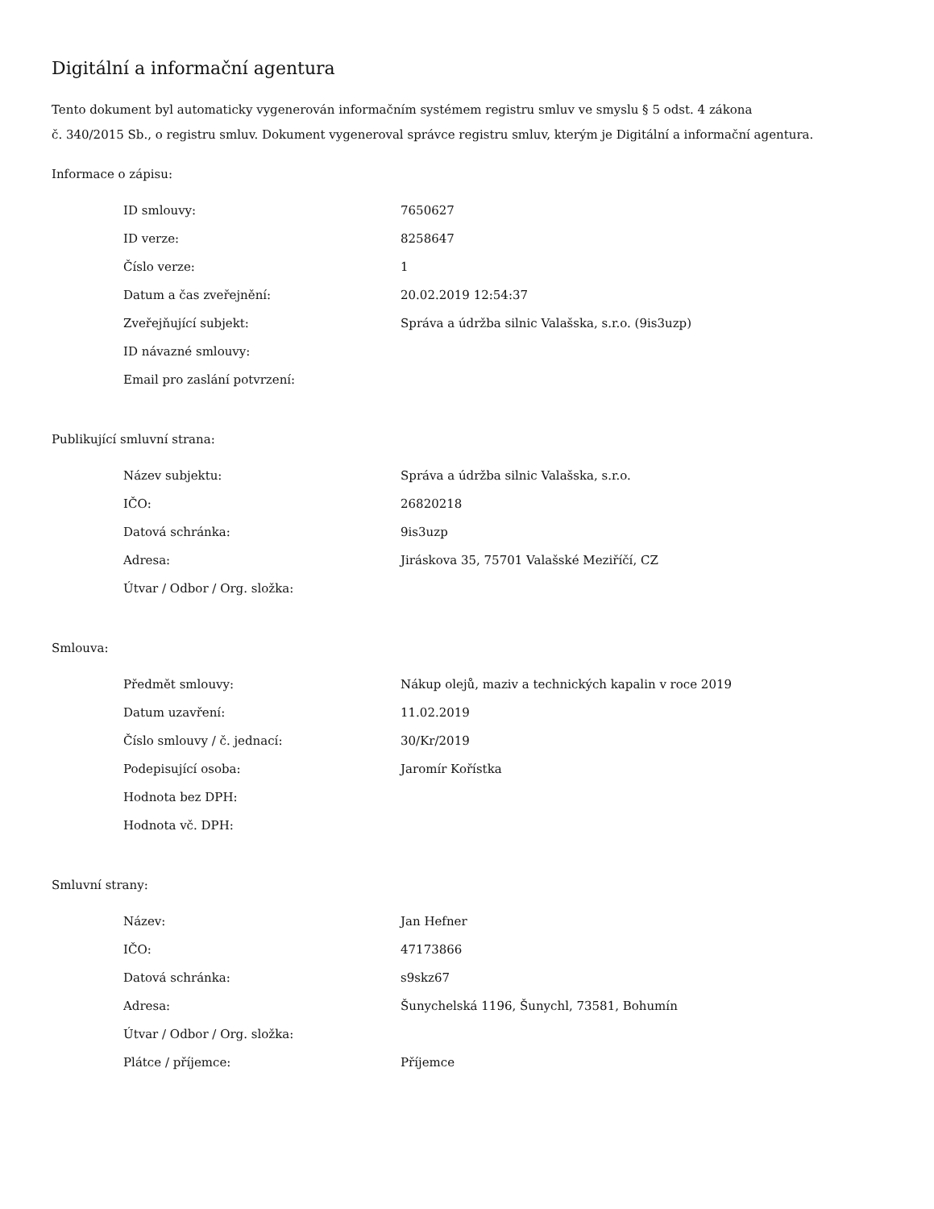Digitální a informační agentura
Tento dokument byl automaticky vygenerován informačním systémem registru smluv ve smyslu § 5 odst. 4 zákona
č. 340/2015 Sb., o registru smluv. Dokument vygeneroval správce registru smluv, kterým je Digitální a informační agentura.
Informace o zápisu:
| ID smlouvy: | 7650627 |
| ID verze: | 8258647 |
| Číslo verze: | 1 |
| Datum a čas zveřejnění: | 20.02.2019 12:54:37 |
| Zveřejňující subjekt: | Správa a údržba silnic Valašska, s.r.o. (9is3uzp) |
| ID návazné smlouvy: | |
| Email pro zaslání potvrzení: | |
Publikující smluvní strana:
| Název subjektu: | Správa a údržba silnic Valašska, s.r.o. |
| IČO: | 26820218 |
| Datová schránka: | 9is3uzp |
| Adresa: | Jiráskova 35, 75701 Valašské Meziříčí, CZ |
| Útvar / Odbor / Org. složka: | |
Smlouva:
| Předmět smlouvy: | Nákup olejů, maziv a technických kapalin v roce 2019 |
| Datum uzavření: | 11.02.2019 |
| Číslo smlouvy / č. jednací: | 30/Kr/2019 |
| Podepisující osoba: | Jaromír Kořístka |
| Hodnota bez DPH: | |
| Hodnota vč. DPH: | |
Smluvní strany:
| Název: | Jan Hefner |
| IČO: | 47173866 |
| Datová schránka: | s9skz67 |
| Adresa: | Šunychelská 1196, Šunychl, 73581, Bohumín |
| Útvar / Odbor / Org. složka: | |
| Plátce / příjemce: | Příjemce |